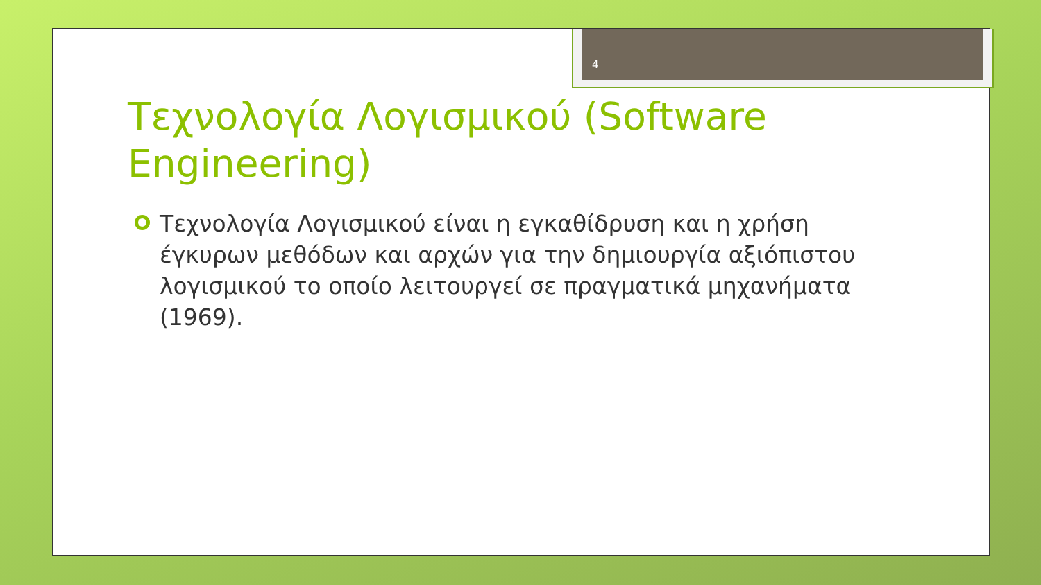4
Τεχνολογία Λογισμικού (Software Engineering)
Τεχνολογία Λογισμικού είναι η εγκαθίδρυση και η χρήση έγκυρων μεθόδων και αρχών για την δημιουργία αξιόπιστου λογισμικού το οποίο λειτουργεί σε πραγματικά μηχανήματα (1969).